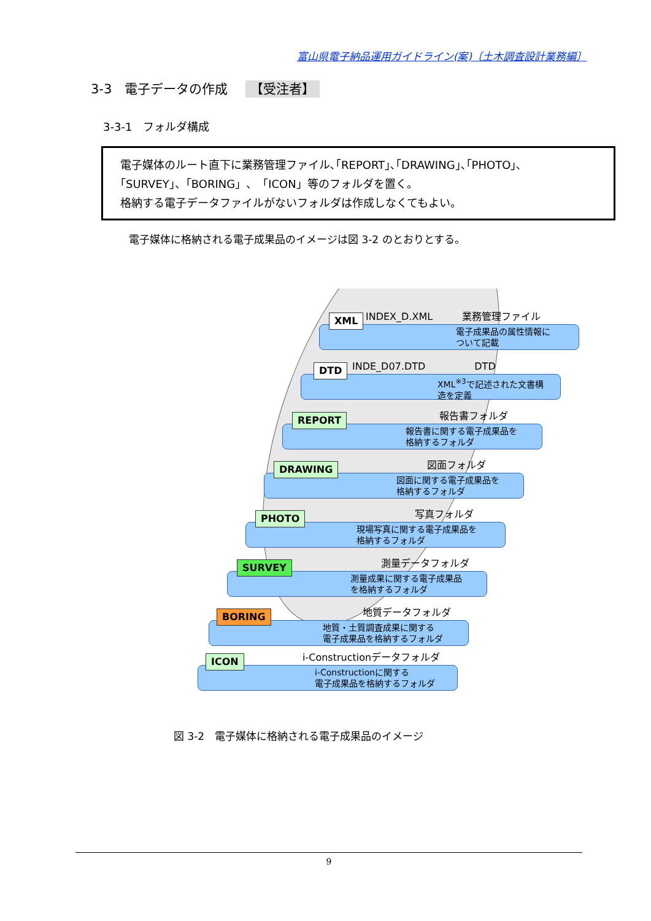富山県電子納品運用ガイドライン(案)〔土木調査設計業務編〕
3-3　電子データの作成 【受注者】
3-3-1　フォルダ構成
電子媒体のルート直下に業務管理ファイル､｢REPORT｣､｢DRAWING｣､｢PHOTO｣､
｢SURVEY｣、「BORING」、「ICON」等のフォルダを置く。
格納する電子データファイルがないフォルダは作成しなくてもよい。
電子媒体に格納される電子成果品のイメージは図 3-2 のとおりとする。
XML INDEX_D.XML　　　業務管理ファイル
電子成果品の属性情報に
ついて記載
DTD INDE_D07.DTD　　　　　DTD
XML<sup>※3</sup>で記述された文書構
造を定義
REPORT 報告書フォルダ
報告書に関する電子成果品を
格納するフォルダ
DRAWING 図面フォルダ
図面に関する電子成果品を
格納するフォルダ
PHOTO 写真フォルダ
現場写真に関する電子成果品を
格納するフォルダ
SURVEY 測量データフォルダ
測量成果に関する電子成果品
を格納するフォルダ
BORING 地質データフォルダ
地質・土質調査成果に関する
電子成果品を格納するフォルダ
ICON i-Constructionデータフォルダ
i-Constructionに関する
電子成果品を格納するフォルダ
図 3-2　電子媒体に格納される電子成果品のイメージ
9